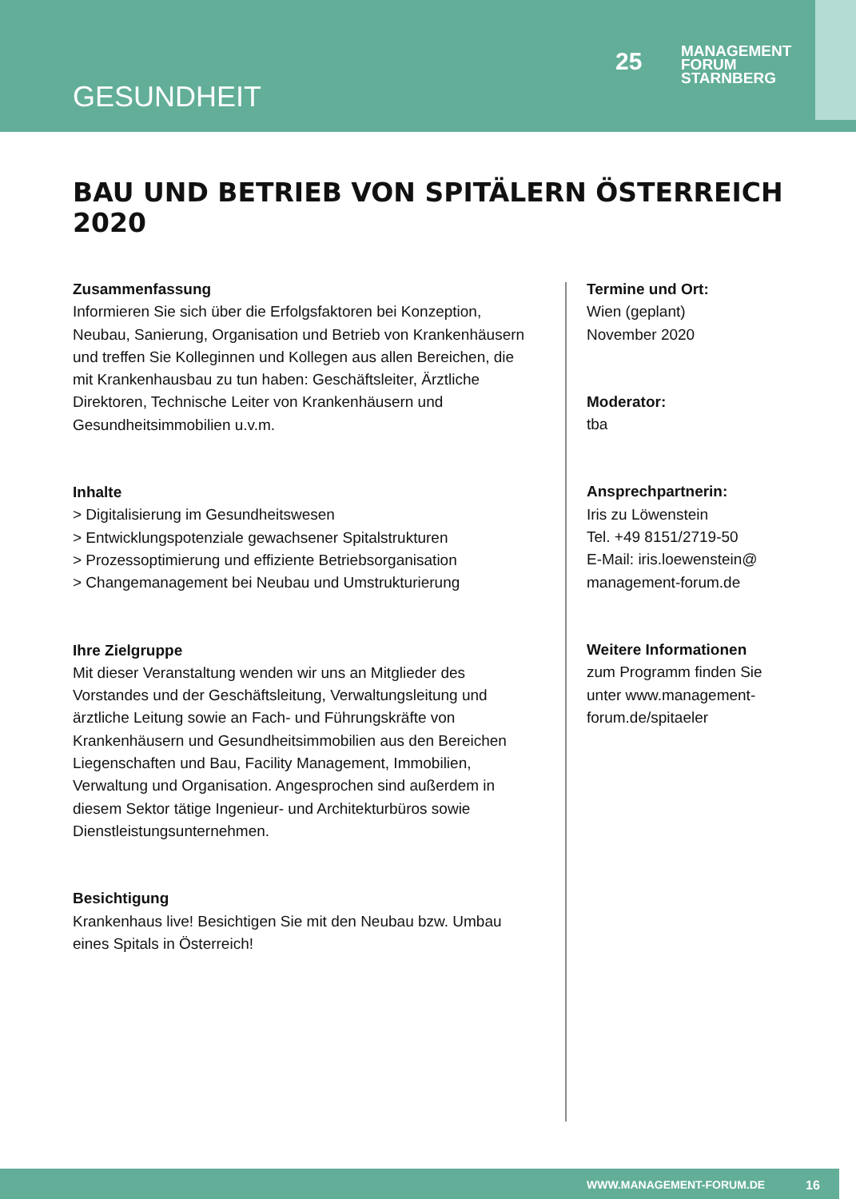GESUNDHEIT
25
MANAGEMENT
FORUM
STARNBERG
BAU UND BETRIEB VON SPITÄLERN ÖSTERREICH 2020
Zusammenfassung
Informieren Sie sich über die Erfolgsfaktoren bei Konzeption, Neubau, Sanierung, Organisation und Betrieb von Krankenhäusern und treffen Sie Kolleginnen und Kollegen aus allen Bereichen, die mit Krankenhausbau zu tun haben: Geschäftsleiter, Ärztliche Direktoren, Technische Leiter von Krankenhäusern und Gesundheitsimmobilien u.v.m.
Inhalte
> Digitalisierung im Gesundheitswesen
> Entwicklungspotenziale gewachsener Spitalstrukturen
> Prozessoptimierung und effiziente Betriebsorganisation
> Changemanagement bei Neubau und Umstrukturierung
Ihre Zielgruppe
Mit dieser Veranstaltung wenden wir uns an Mitglieder des Vorstandes und der Geschäftsleitung, Verwaltungsleitung und ärztliche Leitung sowie an Fach- und Führungskräfte von Krankenhäusern und Gesundheitsimmobilien aus den Bereichen Liegenschaften und Bau, Facility Management, Immobilien, Verwaltung und Organisation. Angesprochen sind außerdem in diesem Sektor tätige Ingenieur- und Architekturbüros sowie Dienstleistungsunternehmen.
Besichtigung
Krankenhaus live! Besichtigen Sie mit den Neubau bzw. Umbau eines Spitals in Österreich!
Termine und Ort:
Wien (geplant)
November 2020
Moderator:
tba
Ansprechpartnerin:
Iris zu Löwenstein
Tel. +49 8151/2719-50
E-Mail: iris.loewenstein@ management-forum.de
Weitere Informationen
zum Programm finden Sie unter www.management-forum.de/spitaeler
WWW.MANAGEMENT-FORUM.DE 16